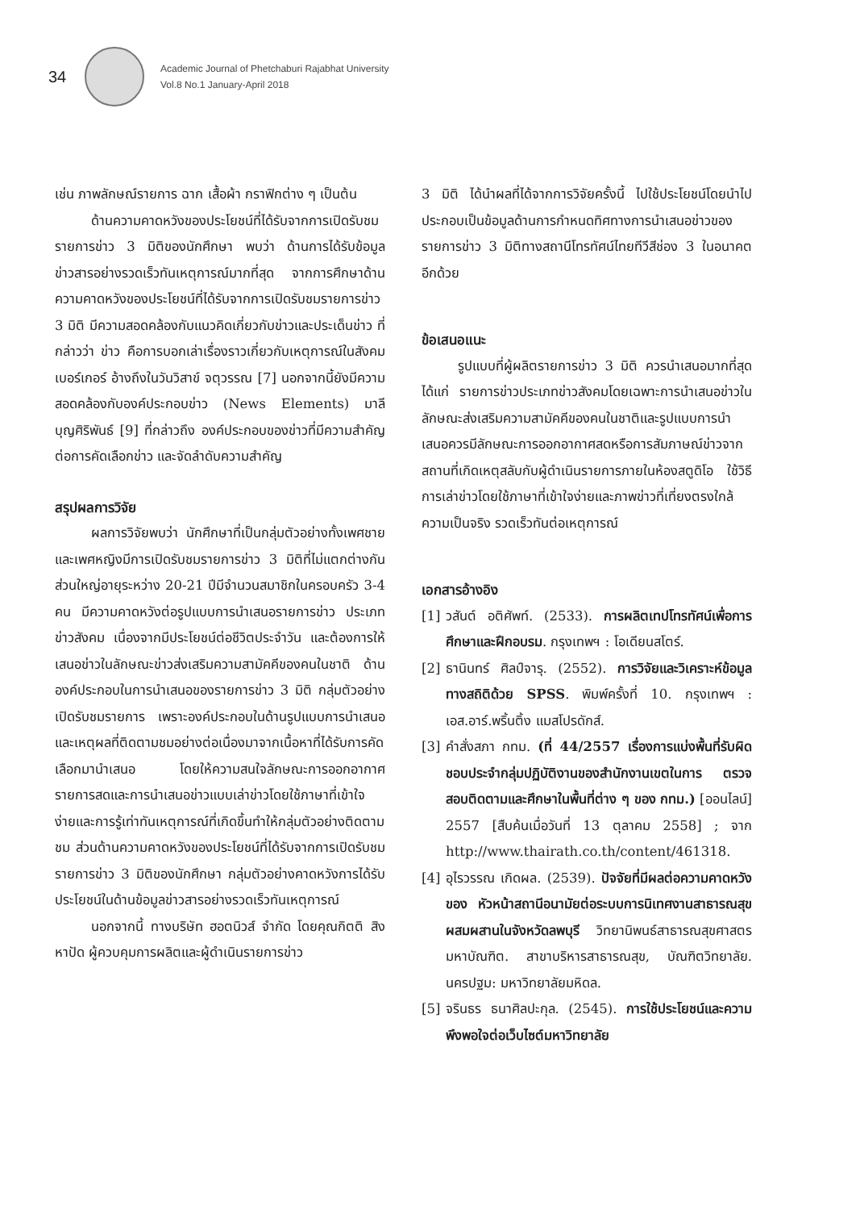34
Academic Journal of Phetchaburi Rajabhat University
Vol.8 No.1 January-April 2018
เช่น ภาพลักษณ์รายการ ฉาก เสื้อผ้า กราฟิกต่าง ๆ เป็นต้น
ด้านความคาดหวังของประโยชน์ที่ได้รับจากการเปิดรับชมรายการข่าว 3 มิติของนักศึกษา พบว่า ด้านการได้รับข้อมูลข่าวสารอย่างรวดเร็วทันเหตุการณ์มากที่สุด จากการศึกษาด้านความคาดหวังของประโยชน์ที่ได้รับจากการเปิดรับชมรายการข่าว 3 มิติ มีความสอดคล้องกับแนวคิดเกี่ยวกับข่าวและประเด็นข่าว ที่กล่าวว่า ข่าว คือการบอกเล่าเรื่องราวเกี่ยวกับเหตุการณ์ในสังคม เบอร์เกอร์ อ้างถึงในวันวิสาข์ จตุวรรณ [7] นอกจากนี้ยังมีความสอดคล้องกับองค์ประกอบข่าว (News Elements) มาลี บุญศิริพันธ์ [9] ที่กล่าวถึง องค์ประกอบของข่าวที่มีความสำคัญต่อการคัดเลือกข่าว และจัดลำดับความสำคัญ
สรุปผลการวิจัย
ผลการวิจัยพบว่า นักศึกษาที่เป็นกลุ่มตัวอย่างทั้งเพศชายและเพศหญิงมีการเปิดรับชมรายการข่าว 3 มิติที่ไม่แตกต่างกัน ส่วนใหญ่อายุระหว่าง 20-21 ปีมีจำนวนสมาชิกในครอบครัว 3-4 คน มีความคาดหวังต่อรูปแบบการนำเสนอรายการข่าว ประเภทข่าวสังคม เนื่องจากมีประโยชน์ต่อชีวิตประจำวัน และต้องการให้เสนอข่าวในลักษณะข่าวส่งเสริมความสามัคคีของคนในชาติ ด้านองค์ประกอบในการนำเสนอของรายการข่าว 3 มิติ กลุ่มตัวอย่างเปิดรับชมรายการ เพราะองค์ประกอบในด้านรูปแบบการนำเสนอและเหตุผลที่ติดตามชมอย่างต่อเนื่องมาจากเนื้อหาที่ได้รับการคัดเลือกมานำเสนอ โดยให้ความสนใจลักษณะการออกอากาศรายการสดและการนำเสนอข่าวแบบเล่าข่าวโดยใช้ภาษาที่เข้าใจง่ายและการรู้เท่าทันเหตุการณ์ที่เกิดขึ้นทำให้กลุ่มตัวอย่างติดตามชม ส่วนด้านความคาดหวังของประโยชน์ที่ได้รับจากการเปิดรับชมรายการข่าว 3 มิติของนักศึกษา กลุ่มตัวอย่างคาดหวังการได้รับประโยชน์ในด้านข้อมูลข่าวสารอย่างรวดเร็วทันเหตุการณ์
นอกจากนี้ ทางบริษัท ฮอตนิวส์ จำกัด โดยคุณกิตติ สิงหาปัด ผู้ควบคุมการผลิตและผู้ดำเนินรายการข่าว
3 มิติ ได้นำผลที่ได้จากการวิจัยครั้งนี้ ไปใช้ประโยชน์โดยนำไปประกอบเป็นข้อมูลด้านการกำหนดทิศทางการนำเสนอข่าวของรายการข่าว 3 มิติทางสถานีโทรทัศน์ไทยทีวีสีช่อง 3 ในอนาคต อีกด้วย
ข้อเสนอแนะ
รูปแบบที่ผู้ผลิตรายการข่าว 3 มิติ ควรนำเสนอมากที่สุด ได้แก่ รายการข่าวประเภทข่าวสังคมโดยเฉพาะการนำเสนอข่าวในลักษณะส่งเสริมความสามัคคีของคนในชาติและรูปแบบการนำเสนอควรมีลักษณะการออกอากาศสดหรือการสัมภาษณ์ข่าวจากสถานที่เกิดเหตุสลับกับผู้ดำเนินรายการภายในห้องสตูดิโอ ใช้วิธีการเล่าข่าวโดยใช้ภาษาที่เข้าใจง่ายและภาพข่าวที่เที่ยงตรงใกล้ความเป็นจริง รวดเร็วทันต่อเหตุการณ์
เอกสารอ้างอิง
[1] วสันต์ อติศัพท์. (2533). การผลิตเทปโทรทัศน์เพื่อการศึกษาและฝึกอบรม. กรุงเทพฯ : โอเดียนสโตร์.
[2] ธานินทร์ ศิลป์จารุ. (2552). การวิจัยและวิเคราะห์ข้อมูลทางสถิติด้วย SPSS. พิมพ์ครั้งที่ 10. กรุงเทพฯ : เอส.อาร์.พริ้นติ้ง แมสโปรดักส์.
[3] คำสั่งสภา กทม. (ที่ 44/2557 เรื่องการแบ่งพื้นที่รับผิดชอบประจำกลุ่มปฏิบัติงานของสำนักงานเขตในการ ตรวจสอบติดตามและศึกษาในพื้นที่ต่าง ๆ ของ กทม.) [ออนไลน์] 2557 [สืบค้นเมื่อวันที่ 13 ตุลาคม 2558] ; จาก http://www.thairath.co.th/content/461318.
[4] อุไรวรรณ เกิดผล. (2539). ปัจจัยที่มีผลต่อความคาดหวังของ หัวหน้าสถานีอนามัยต่อระบบการนิเทศงานสาธารณสุขผสมผสานในจังหวัดลพบุรี วิทยานิพนธ์สาธารณสุขศาสตรมหาบัณฑิต. สาขาบริหารสาธารณสุข, บัณฑิตวิทยาลัย. นครปฐม: มหาวิทยาลัยมหิดล.
[5] จรินธร ธนาศิลปะกุล. (2545). การใช้ประโยชน์และความพึงพอใจต่อเว็บไซต์มหาวิทยาลัย